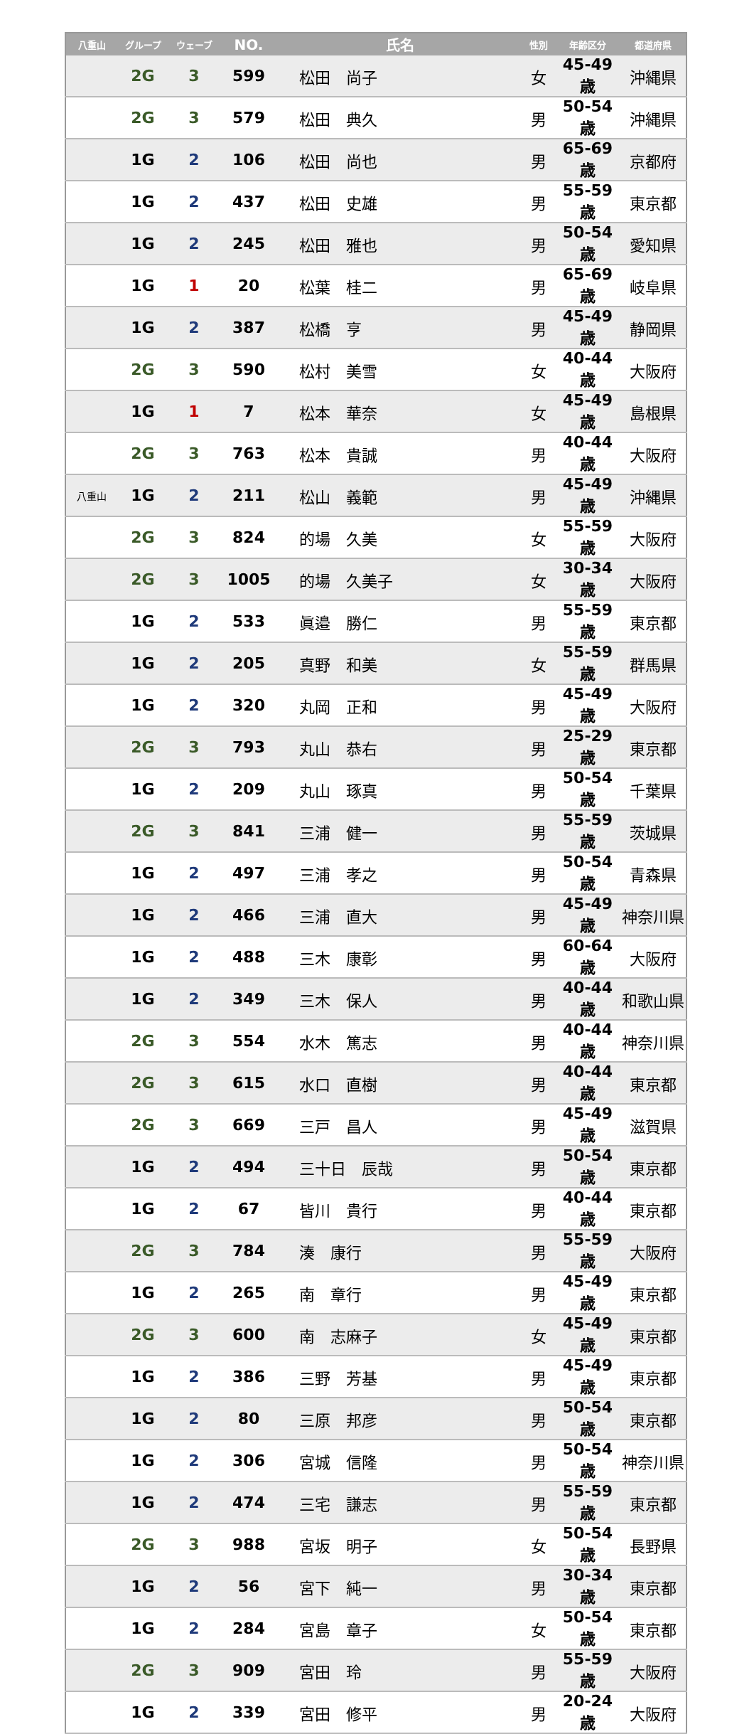| 八重山 | グループ | ウェーブ | NO. | 氏名 | 性別 | 年齢区分 | 都道府県 |
| --- | --- | --- | --- | --- | --- | --- | --- |
| | 2G | 3 | 599 | 松田 尚子 | 女 | 45-49歳 | 沖縄県 |
| | 2G | 3 | 579 | 松田 典久 | 男 | 50-54歳 | 沖縄県 |
| | 1G | 2 | 106 | 松田 尚也 | 男 | 65-69歳 | 京都府 |
| | 1G | 2 | 437 | 松田 史雄 | 男 | 55-59歳 | 東京都 |
| | 1G | 2 | 245 | 松田 雅也 | 男 | 50-54歳 | 愛知県 |
| | 1G | 1 | 20 | 松葉 桂二 | 男 | 65-69歳 | 岐阜県 |
| | 1G | 2 | 387 | 松橋 亨 | 男 | 45-49歳 | 静岡県 |
| | 2G | 3 | 590 | 松村 美雪 | 女 | 40-44歳 | 大阪府 |
| | 1G | 1 | 7 | 松本 華奈 | 女 | 45-49歳 | 島根県 |
| | 2G | 3 | 763 | 松本 貴誠 | 男 | 40-44歳 | 大阪府 |
| 八重山 | 1G | 2 | 211 | 松山 義範 | 男 | 45-49歳 | 沖縄県 |
| | 2G | 3 | 824 | 的場 久美 | 女 | 55-59歳 | 大阪府 |
| | 2G | 3 | 1005 | 的場 久美子 | 女 | 30-34歳 | 大阪府 |
| | 1G | 2 | 533 | 眞邉 勝仁 | 男 | 55-59歳 | 東京都 |
| | 1G | 2 | 205 | 真野 和美 | 女 | 55-59歳 | 群馬県 |
| | 1G | 2 | 320 | 丸岡 正和 | 男 | 45-49歳 | 大阪府 |
| | 2G | 3 | 793 | 丸山 恭右 | 男 | 25-29歳 | 東京都 |
| | 1G | 2 | 209 | 丸山 琢真 | 男 | 50-54歳 | 千葉県 |
| | 2G | 3 | 841 | 三浦 健一 | 男 | 55-59歳 | 茨城県 |
| | 1G | 2 | 497 | 三浦 孝之 | 男 | 50-54歳 | 青森県 |
| | 1G | 2 | 466 | 三浦 直大 | 男 | 45-49歳 | 神奈川県 |
| | 1G | 2 | 488 | 三木 康彰 | 男 | 60-64歳 | 大阪府 |
| | 1G | 2 | 349 | 三木 保人 | 男 | 40-44歳 | 和歌山県 |
| | 2G | 3 | 554 | 水木 篤志 | 男 | 40-44歳 | 神奈川県 |
| | 2G | 3 | 615 | 水口 直樹 | 男 | 40-44歳 | 東京都 |
| | 2G | 3 | 669 | 三戸 昌人 | 男 | 45-49歳 | 滋賀県 |
| | 1G | 2 | 494 | 三十日 辰哉 | 男 | 50-54歳 | 東京都 |
| | 1G | 2 | 67 | 皆川 貴行 | 男 | 40-44歳 | 東京都 |
| | 2G | 3 | 784 | 湊 康行 | 男 | 55-59歳 | 大阪府 |
| | 1G | 2 | 265 | 南 章行 | 男 | 45-49歳 | 東京都 |
| | 2G | 3 | 600 | 南 志麻子 | 女 | 45-49歳 | 東京都 |
| | 1G | 2 | 386 | 三野 芳基 | 男 | 45-49歳 | 東京都 |
| | 1G | 2 | 80 | 三原 邦彦 | 男 | 50-54歳 | 東京都 |
| | 1G | 2 | 306 | 宮城 信隆 | 男 | 50-54歳 | 神奈川県 |
| | 1G | 2 | 474 | 三宅 謙志 | 男 | 55-59歳 | 東京都 |
| | 2G | 3 | 988 | 宮坂 明子 | 女 | 50-54歳 | 長野県 |
| | 1G | 2 | 56 | 宮下 純一 | 男 | 30-34歳 | 東京都 |
| | 1G | 2 | 284 | 宮島 章子 | 女 | 50-54歳 | 東京都 |
| | 2G | 3 | 909 | 宮田 玲 | 男 | 55-59歳 | 大阪府 |
| | 1G | 2 | 339 | 宮田 修平 | 男 | 20-24歳 | 大阪府 |